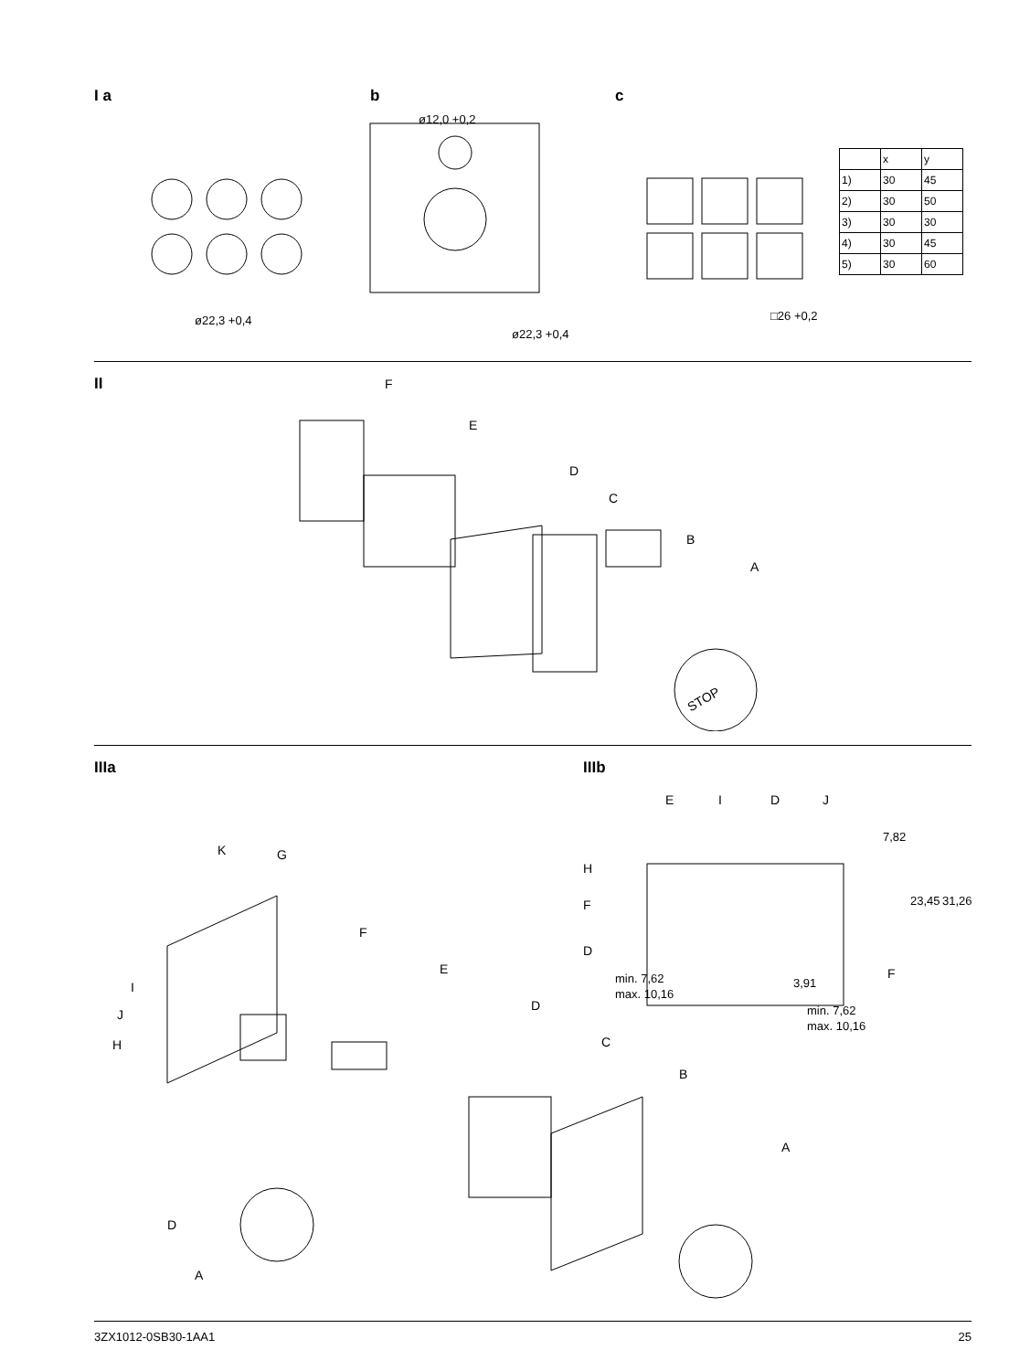I a b c
ø22,3 +0,4
ø22,3 +0,4
ø12,0 +0,2
□26 +0,2
| | x | y |
| 1) | 30 | 45 |
| 2) | 30 | 50 |
| 3) | 30 | 30 |
| 4) | 30 | 45 |
| 5) | 30 | 60 |
II
STOP
F
E
D
C
B
A
IIIa IIIb
K
G
F
I
J
H
E
D
C
B
A
D
A
E
I
D
J
H
F
D
F
min. 7,62
max. 10,16
3,91
min. 7,62
max. 10,16
7,82
23,45
31,26
3ZX1012-0SB30-1AA1 25